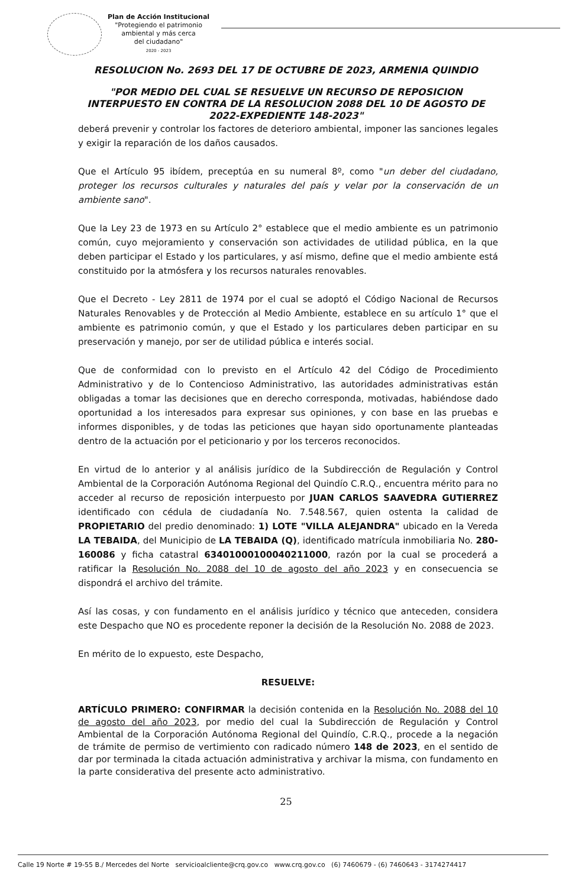Plan de Acción Institucional
"Protegiendo el patrimonio
ambiental y más cerca
del ciudadano"
2020 - 2023
RESOLUCION No. 2693 DEL 17 DE OCTUBRE DE 2023, ARMENIA QUINDIO
"POR MEDIO DEL CUAL SE RESUELVE UN RECURSO DE REPOSICION INTERPUESTO EN CONTRA DE LA RESOLUCION 2088 DEL 10 DE AGOSTO DE 2022-EXPEDIENTE 148-2023"
deberá prevenir y controlar los factores de deterioro ambiental, imponer las sanciones legales y exigir la reparación de los daños causados.
Que el Artículo 95 ibídem, preceptúa en su numeral 8º, como "un deber del ciudadano, proteger los recursos culturales y naturales del país y velar por la conservación de un ambiente sano".
Que la Ley 23 de 1973 en su Artículo 2° establece que el medio ambiente es un patrimonio común, cuyo mejoramiento y conservación son actividades de utilidad pública, en la que deben participar el Estado y los particulares, y así mismo, define que el medio ambiente está constituido por la atmósfera y los recursos naturales renovables.
Que el Decreto - Ley 2811 de 1974 por el cual se adoptó el Código Nacional de Recursos Naturales Renovables y de Protección al Medio Ambiente, establece en su artículo 1° que el ambiente es patrimonio común, y que el Estado y los particulares deben participar en su preservación y manejo, por ser de utilidad pública e interés social.
Que de conformidad con lo previsto en el Artículo 42 del Código de Procedimiento Administrativo y de lo Contencioso Administrativo, las autoridades administrativas están obligadas a tomar las decisiones que en derecho corresponda, motivadas, habiéndose dado oportunidad a los interesados para expresar sus opiniones, y con base en las pruebas e informes disponibles, y de todas las peticiones que hayan sido oportunamente planteadas dentro de la actuación por el peticionario y por los terceros reconocidos.
En virtud de lo anterior y al análisis jurídico de la Subdirección de Regulación y Control Ambiental de la Corporación Autónoma Regional del Quindío C.R.Q., encuentra mérito para no acceder al recurso de reposición interpuesto por JUAN CARLOS SAAVEDRA GUTIERREZ identificado con cédula de ciudadanía No. 7.548.567, quien ostenta la calidad de PROPIETARIO del predio denominado: 1) LOTE "VILLA ALEJANDRA" ubicado en la Vereda LA TEBAIDA, del Municipio de LA TEBAIDA (Q), identificado matrícula inmobiliaria No. 280-160086 y ficha catastral 63401000100040211000, razón por la cual se procederá a ratificar la Resolución No. 2088 del 10 de agosto del año 2023 y en consecuencia se dispondrá el archivo del trámite.
Así las cosas, y con fundamento en el análisis jurídico y técnico que anteceden, considera este Despacho que NO es procedente reponer la decisión de la Resolución No. 2088 de 2023.
En mérito de lo expuesto, este Despacho,
RESUELVE:
ARTÍCULO PRIMERO: CONFIRMAR la decisión contenida en la Resolución No. 2088 del 10 de agosto del año 2023, por medio del cual la Subdirección de Regulación y Control Ambiental de la Corporación Autónoma Regional del Quindío, C.R.Q., procede a la negación de trámite de permiso de vertimiento con radicado número 148 de 2023, en el sentido de dar por terminada la citada actuación administrativa y archivar la misma, con fundamento en la parte considerativa del presente acto administrativo.
25
Calle 19 Norte # 19-55 B./ Mercedes del Norte servicioalcliente@crq.gov.co www.crq.gov.co (6) 7460679 - (6) 7460643 - 3174274417